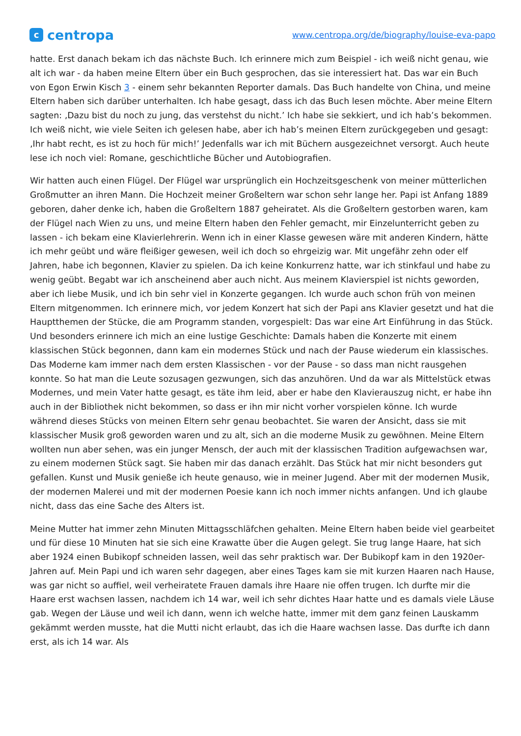c
centropa
www.centropa.org/de/biography/louise-eva-papo
hatte. Erst danach bekam ich das nächste Buch. Ich erinnere mich zum Beispiel - ich weiß nicht genau, wie alt ich war - da haben meine Eltern über ein Buch gesprochen, das sie interessiert hat. Das war ein Buch von Egon Erwin Kisch 3 - einem sehr bekannten Reporter damals. Das Buch handelte von China, und meine Eltern haben sich darüber unterhalten. Ich habe gesagt, dass ich das Buch lesen möchte. Aber meine Eltern sagten: ‚Dazu bist du noch zu jung, das verstehst du nicht.’ Ich habe sie sekkiert, und ich hab’s bekommen. Ich weiß nicht, wie viele Seiten ich gelesen habe, aber ich hab’s meinen Eltern zurückgegeben und gesagt: ‚Ihr habt recht, es ist zu hoch für mich!’ Jedenfalls war ich mit Büchern ausgezeichnet versorgt. Auch heute lese ich noch viel: Romane, geschichtliche Bücher und Autobiografien.
Wir hatten auch einen Flügel. Der Flügel war ursprünglich ein Hochzeitsgeschenk von meiner mütterlichen Großmutter an ihren Mann. Die Hochzeit meiner Großeltern war schon sehr lange her. Papi ist Anfang 1889 geboren, daher denke ich, haben die Großeltern 1887 geheiratet. Als die Großeltern gestorben waren, kam der Flügel nach Wien zu uns, und meine Eltern haben den Fehler gemacht, mir Einzelunterricht geben zu lassen - ich bekam eine Klavierlehrerin. Wenn ich in einer Klasse gewesen wäre mit anderen Kindern, hätte ich mehr geübt und wäre fleißiger gewesen, weil ich doch so ehrgeizig war. Mit ungefähr zehn oder elf Jahren, habe ich begonnen, Klavier zu spielen. Da ich keine Konkurrenz hatte, war ich stinkfaul und habe zu wenig geübt. Begabt war ich anscheinend aber auch nicht. Aus meinem Klavierspiel ist nichts geworden, aber ich liebe Musik, und ich bin sehr viel in Konzerte gegangen. Ich wurde auch schon früh von meinen Eltern mitgenommen. Ich erinnere mich, vor jedem Konzert hat sich der Papi ans Klavier gesetzt und hat die Hauptthemen der Stücke, die am Programm standen, vorgespielt: Das war eine Art Einführung in das Stück. Und besonders erinnere ich mich an eine lustige Geschichte: Damals haben die Konzerte mit einem klassischen Stück begonnen, dann kam ein modernes Stück und nach der Pause wiederum ein klassisches. Das Moderne kam immer nach dem ersten Klassischen - vor der Pause - so dass man nicht rausgehen konnte. So hat man die Leute sozusagen gezwungen, sich das anzuhören. Und da war als Mittelstück etwas Modernes, und mein Vater hatte gesagt, es täte ihm leid, aber er habe den Klavierauszug nicht, er habe ihn auch in der Bibliothek nicht bekommen, so dass er ihn mir nicht vorher vorspielen könne. Ich wurde während dieses Stücks von meinen Eltern sehr genau beobachtet. Sie waren der Ansicht, dass sie mit klassischer Musik groß geworden waren und zu alt, sich an die moderne Musik zu gewöhnen. Meine Eltern wollten nun aber sehen, was ein junger Mensch, der auch mit der klassischen Tradition aufgewachsen war, zu einem modernen Stück sagt. Sie haben mir das danach erzählt. Das Stück hat mir nicht besonders gut gefallen. Kunst und Musik genieße ich heute genauso, wie in meiner Jugend. Aber mit der modernen Musik, der modernen Malerei und mit der modernen Poesie kann ich noch immer nichts anfangen. Und ich glaube nicht, dass das eine Sache des Alters ist.
Meine Mutter hat immer zehn Minuten Mittagsschläfchen gehalten. Meine Eltern haben beide viel gearbeitet und für diese 10 Minuten hat sie sich eine Krawatte über die Augen gelegt. Sie trug lange Haare, hat sich aber 1924 einen Bubikopf schneiden lassen, weil das sehr praktisch war. Der Bubikopf kam in den 1920er-Jahren auf. Mein Papi und ich waren sehr dagegen, aber eines Tages kam sie mit kurzen Haaren nach Hause, was gar nicht so auffiel, weil verheiratete Frauen damals ihre Haare nie offen trugen. Ich durfte mir die Haare erst wachsen lassen, nachdem ich 14 war, weil ich sehr dichtes Haar hatte und es damals viele Läuse gab. Wegen der Läuse und weil ich dann, wenn ich welche hatte, immer mit dem ganz feinen Lauskamm gekämmt werden musste, hat die Mutti nicht erlaubt, das ich die Haare wachsen lasse. Das durfte ich dann erst, als ich 14 war. Als